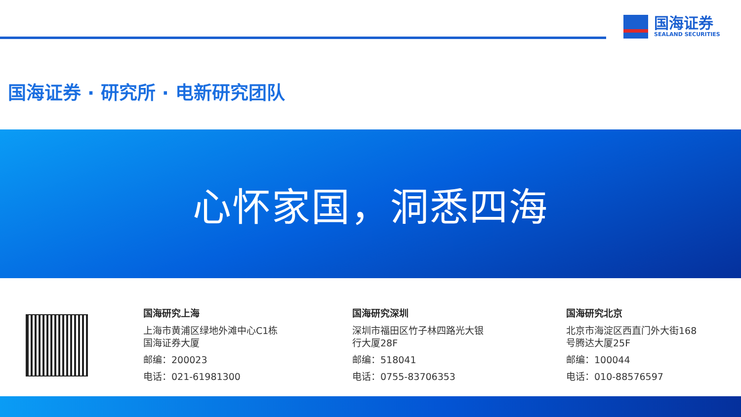国海证券
SEALAND SECURITIES
国海证券 · 研究所 · 电新研究团队
心怀家国，洞悉四海
国海研究上海
上海市黄浦区绿地外滩中心C1栋
国海证券大厦
邮编：200023
电话：021-61981300
国海研究深圳
深圳市福田区竹子林四路光大银
行大厦28F
邮编：518041
电话：0755-83706353
国海研究北京
北京市海淀区西直门外大街168
号腾达大厦25F
邮编：100044
电话：010-88576597